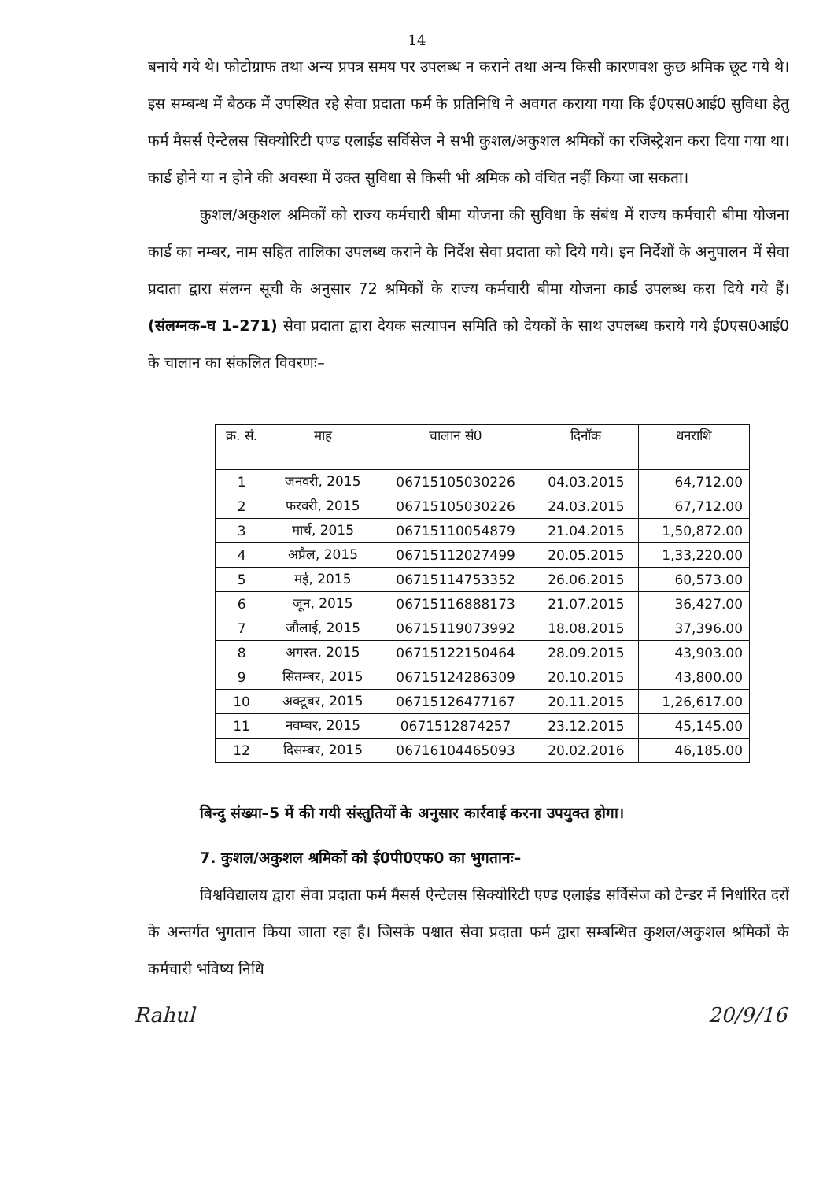14
बनाये गये थे। फोटोग्राफ तथा अन्य प्रपत्र समय पर उपलब्ध न कराने तथा अन्य किसी कारणवश कुछ श्रमिक छूट गये थे। इस सम्बन्ध में बैठक में उपस्थित रहे सेवा प्रदाता फर्म के प्रतिनिधि ने अवगत कराया गया कि ई0एस0आई0 सुविधा हेतु फर्म मैसर्स ऐन्टेलस सिक्योरिटी एण्ड एलाईड सर्विसेज ने सभी कुशल/अकुशल श्रमिकों का रजिस्ट्रेशन करा दिया गया था। कार्ड होने या न होने की अवस्था में उक्त सुविधा से किसी भी श्रमिक को वंचित नहीं किया जा सकता।
कुशल/अकुशल श्रमिकों को राज्य कर्मचारी बीमा योजना की सुविधा के संबंध में राज्य कर्मचारी बीमा योजना कार्ड का नम्बर, नाम सहित तालिका उपलब्ध कराने के निर्देश सेवा प्रदाता को दिये गये। इन निर्देशों के अनुपालन में सेवा प्रदाता द्वारा संलग्न सूची के अनुसार 72 श्रमिकों के राज्य कर्मचारी बीमा योजना कार्ड उपलब्ध करा दिये गये हैं। (संलग्नक–घ 1–271) सेवा प्रदाता द्वारा देयक सत्यापन समिति को देयकों के साथ उपलब्ध कराये गये ई0एस0आई0 के चालान का संकलित विवरणः–
| क्र. सं. | माह | चालान सं0 | दिनाँक | धनराशि |
| --- | --- | --- | --- | --- |
| 1 | जनवरी, 2015 | 06715105030226 | 04.03.2015 | 64,712.00 |
| 2 | फरवरी, 2015 | 06715105030226 | 24.03.2015 | 67,712.00 |
| 3 | मार्च, 2015 | 06715110054879 | 21.04.2015 | 1,50,872.00 |
| 4 | अप्रैल, 2015 | 06715112027499 | 20.05.2015 | 1,33,220.00 |
| 5 | मई, 2015 | 06715114753352 | 26.06.2015 | 60,573.00 |
| 6 | जून, 2015 | 06715116888173 | 21.07.2015 | 36,427.00 |
| 7 | जौलाई, 2015 | 06715119073992 | 18.08.2015 | 37,396.00 |
| 8 | अगस्त, 2015 | 06715122150464 | 28.09.2015 | 43,903.00 |
| 9 | सितम्बर, 2015 | 06715124286309 | 20.10.2015 | 43,800.00 |
| 10 | अक्टूबर, 2015 | 06715126477167 | 20.11.2015 | 1,26,617.00 |
| 11 | नवम्बर, 2015 | 0671512874257 | 23.12.2015 | 45,145.00 |
| 12 | दिसम्बर, 2015 | 06716104465093 | 20.02.2016 | 46,185.00 |
बिन्दु संख्या–5 में की गयी संस्तुतियों के अनुसार कार्रवाई करना उपयुक्त होगा।
7. कुशल/अकुशल श्रमिकों को ई0पी0एफ0 का भुगतानः–
विश्वविद्यालय द्वारा सेवा प्रदाता फर्म मैसर्स ऐन्टेलस सिक्योरिटी एण्ड एलाईड सर्विसेज को टेन्डर में निर्धारित दरों के अन्तर्गत भुगतान किया जाता रहा है। जिसके पश्चात सेवा प्रदाता फर्म द्वारा सम्बन्धित कुशल/अकुशल श्रमिकों के कर्मचारी भविष्य निधि
Rahul 20/9/16